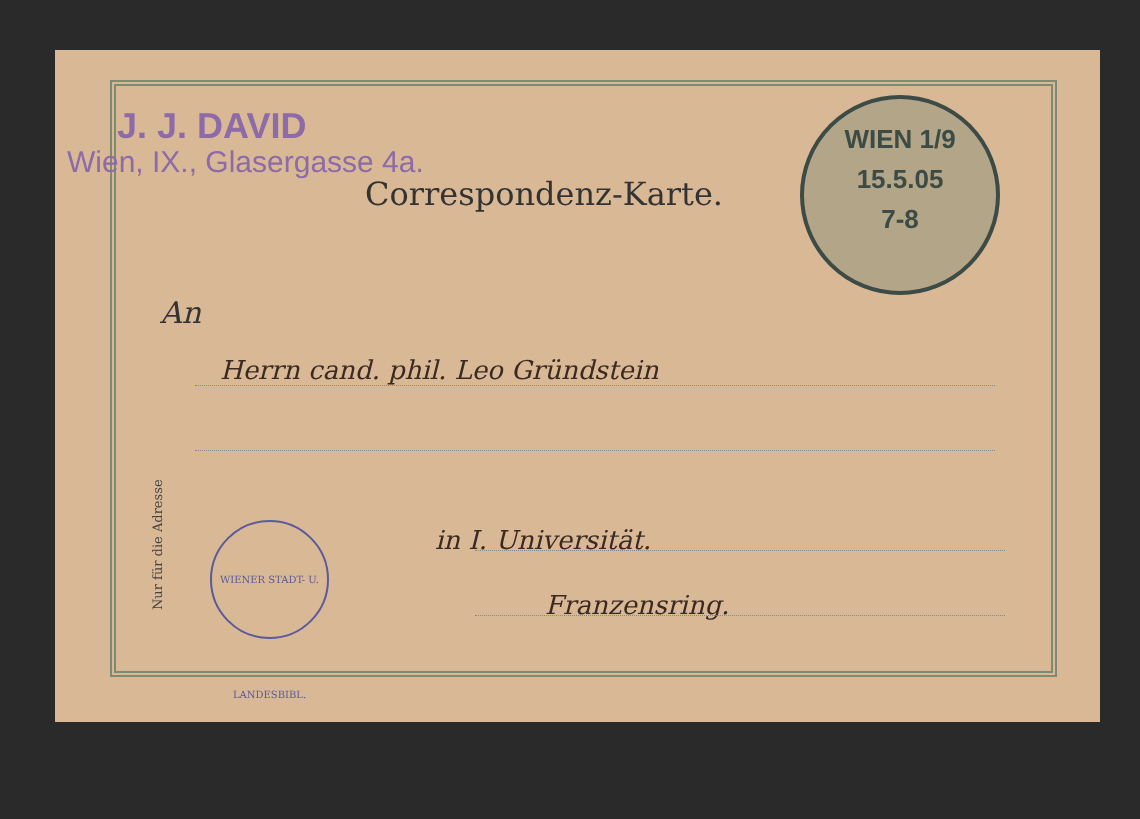J. J. DAVID
Wien, IX., Glasergasse 4a.
Correspondenz-Karte.
WIEN 1/9
15.5.05
7-8
An
Herrn cand. phil. Leo Gründstein
in I. Universität.
Franzensring.
Nur für die Adresse
WIENER STADT- U. LANDESBIBL.